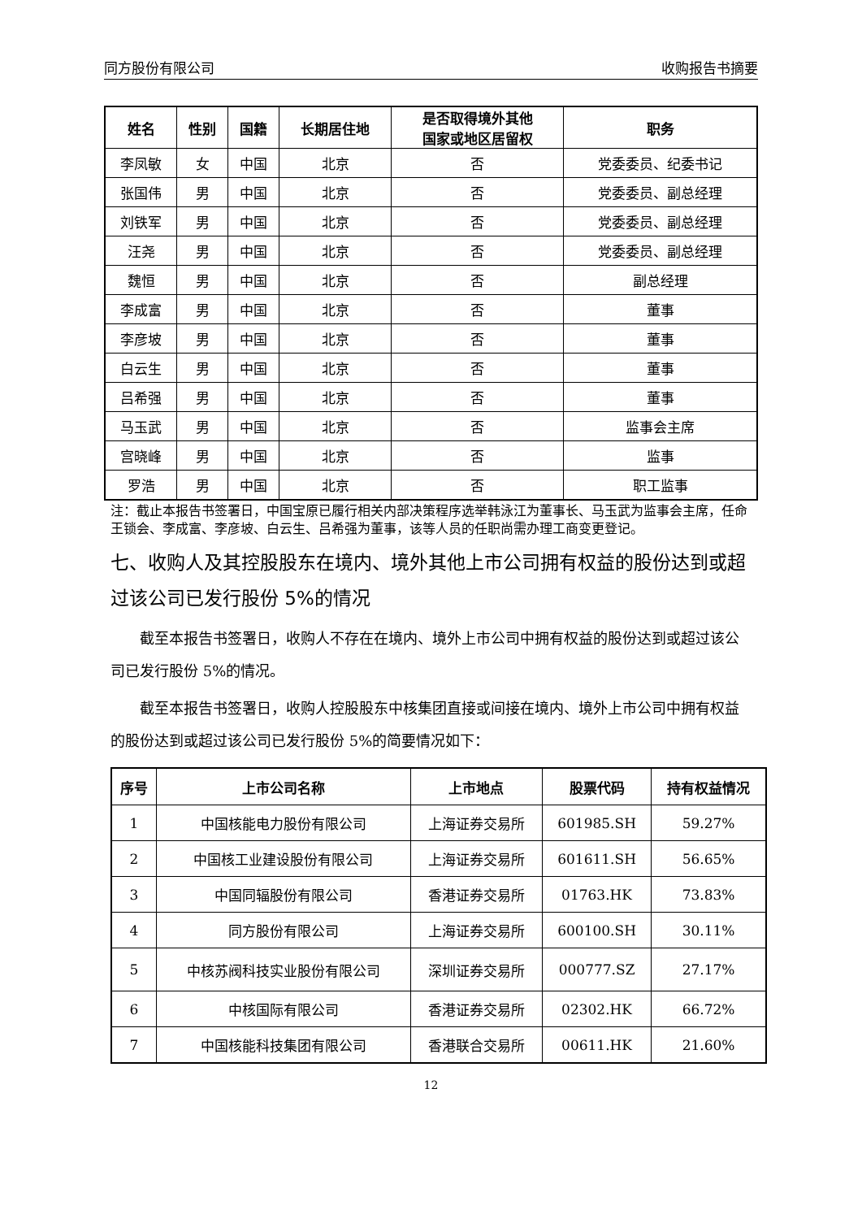同方股份有限公司 收购报告书摘要
| 姓名 | 性别 | 国籍 | 长期居住地 | 是否取得境外其他 国家或地区居留权 | 职务 |
| --- | --- | --- | --- | --- | --- |
| 李凤敏 | 女 | 中国 | 北京 | 否 | 党委委员、纪委书记 |
| 张国伟 | 男 | 中国 | 北京 | 否 | 党委委员、副总经理 |
| 刘铁军 | 男 | 中国 | 北京 | 否 | 党委委员、副总经理 |
| 汪尧 | 男 | 中国 | 北京 | 否 | 党委委员、副总经理 |
| 魏恒 | 男 | 中国 | 北京 | 否 | 副总经理 |
| 李成富 | 男 | 中国 | 北京 | 否 | 董事 |
| 李彦坡 | 男 | 中国 | 北京 | 否 | 董事 |
| 白云生 | 男 | 中国 | 北京 | 否 | 董事 |
| 吕希强 | 男 | 中国 | 北京 | 否 | 董事 |
| 马玉武 | 男 | 中国 | 北京 | 否 | 监事会主席 |
| 宫晓峰 | 男 | 中国 | 北京 | 否 | 监事 |
| 罗浩 | 男 | 中国 | 北京 | 否 | 职工监事 |
注：截止本报告书签署日，中国宝原已履行相关内部决策程序选举韩泳江为董事长、马玉武为监事会主席，任命王锁会、李成富、李彦坡、白云生、吕希强为董事，该等人员的任职尚需办理工商变更登记。
七、收购人及其控股股东在境内、境外其他上市公司拥有权益的股份达到或超过该公司已发行股份 5%的情况
截至本报告书签署日，收购人不存在在境内、境外上市公司中拥有权益的股份达到或超过该公司已发行股份 5%的情况。
截至本报告书签署日，收购人控股股东中核集团直接或间接在境内、境外上市公司中拥有权益的股份达到或超过该公司已发行股份 5%的简要情况如下：
| 序号 | 上市公司名称 | 上市地点 | 股票代码 | 持有权益情况 |
| --- | --- | --- | --- | --- |
| 1 | 中国核能电力股份有限公司 | 上海证券交易所 | 601985.SH | 59.27% |
| 2 | 中国核工业建设股份有限公司 | 上海证券交易所 | 601611.SH | 56.65% |
| 3 | 中国同辐股份有限公司 | 香港证券交易所 | 01763.HK | 73.83% |
| 4 | 同方股份有限公司 | 上海证券交易所 | 600100.SH | 30.11% |
| 5 | 中核苏阀科技实业股份有限公司 | 深圳证券交易所 | 000777.SZ | 27.17% |
| 6 | 中核国际有限公司 | 香港证券交易所 | 02302.HK | 66.72% |
| 7 | 中国核能科技集团有限公司 | 香港联合交易所 | 00611.HK | 21.60% |
12